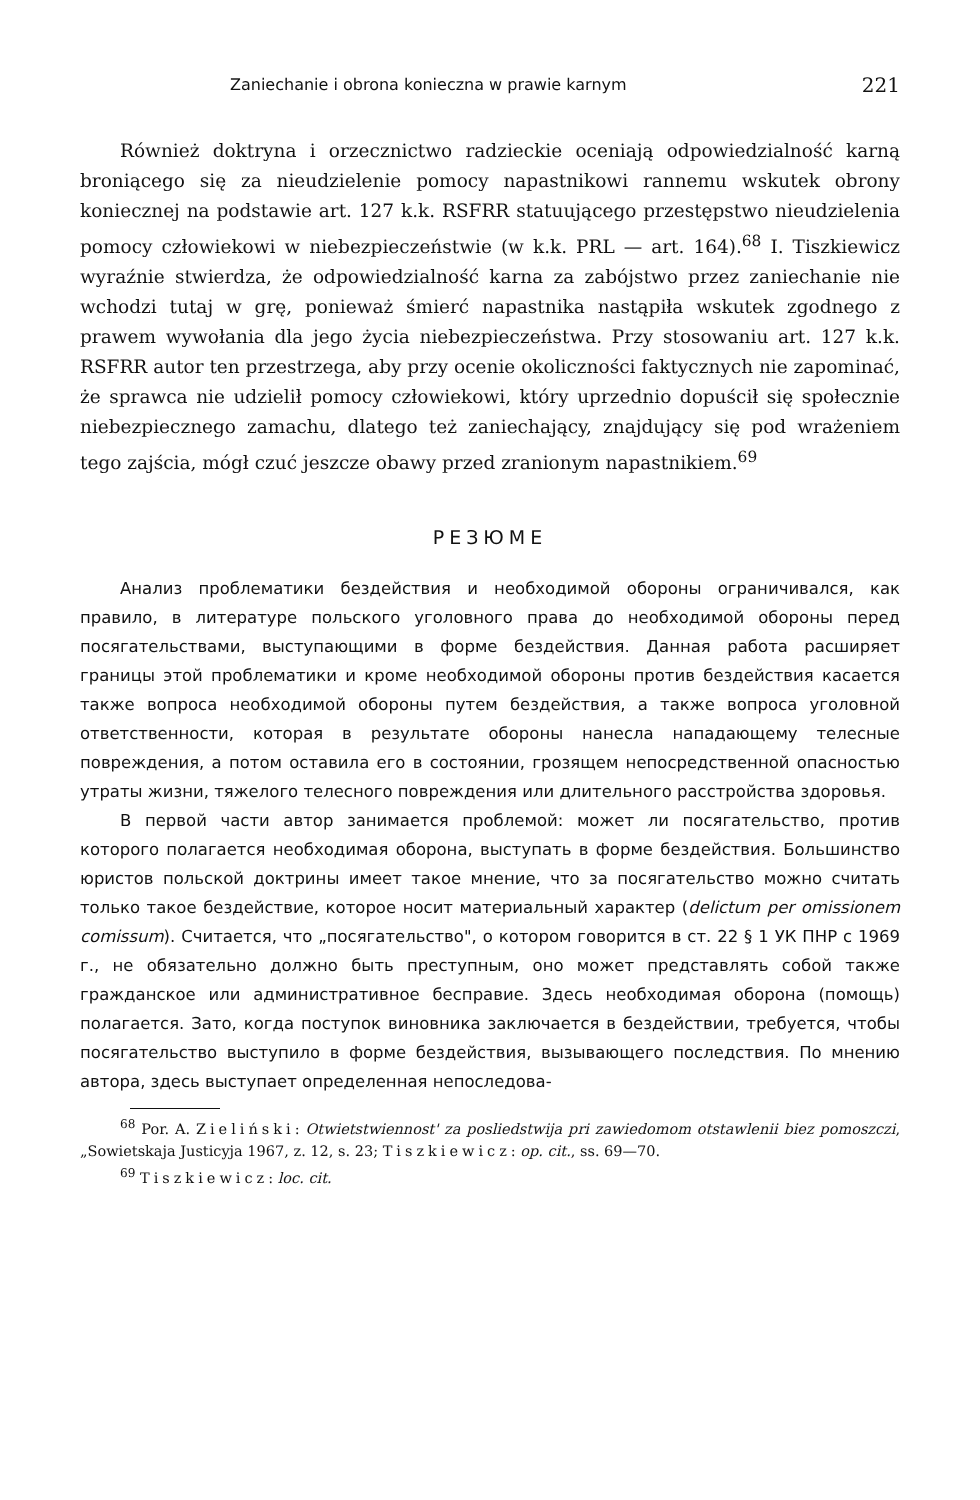Zaniechanie i obrona konieczna w prawie karnym 221
Również doktryna i orzecznictwo radzieckie oceniają odpowiedzialność karną broniącego się za nieudzielenie pomocy napastnikowi rannemu wskutek obrony koniecznej na podstawie art. 127 k.k. RSFRR statuującego przestępstwo nieudzielenia pomocy człowiekowi w niebezpieczeństwie (w k.k. PRL — art. 164).<sup>68</sup> I. Tiszkiewicz wyraźnie stwierdza, że odpowiedzialność karna za zabójstwo przez zaniechanie nie wchodzi tutaj w grę, ponieważ śmierć napastnika nastąpiła wskutek zgodnego z prawem wywołania dla jego życia niebezpieczeństwa. Przy stosowaniu art. 127 k.k. RSFRR autor ten przestrzega, aby przy ocenie okoliczności faktycznych nie zapominać, że sprawca nie udzielił pomocy człowiekowi, który uprzednio dopuścił się społecznie niebezpiecznego zamachu, dlatego też zaniechający, znajdujący się pod wrażeniem tego zajścia, mógł czuć jeszcze obawy przed zranionym napastnikiem.<sup>69</sup>
РЕЗЮМЕ
Анализ проблематики бездействия и необходимой обороны ограничивался, как правило, в литературе польского уголовного права до необходимой обороны перед посягательствами, выступающими в форме бездействия. Данная работа расширяет границы этой проблематики и кроме необходимой обороны против бездействия касается также вопроса необходимой обороны путем бездействия, а также вопроса уголовной ответственности, которая в результате обороны нанесла нападающему телесные повреждения, а потом оставила его в состоянии, грозящем непосредственной опасностью утраты жизни, тяжелого телесного повреждения или длительного расстройства здоровья.
В первой части автор занимается проблемой: может ли посягательство, против которого полагается необходимая оборона, выступать в форме бездействия. Большинство юристов польской доктрины имеет такое мнение, что за посягательство можно считать только такое бездействие, которое носит материальный характер (delictum per omissionem comissum). Считается, что „посягательство", о котором говорится в ст. 22 § 1 УК ПНР с 1969 г., не обязательно должно быть преступным, оно может представлять собой также гражданское или административное бесправие. Здесь необходимая оборона (помощь) полагается. Зато, когда поступок виновника заключается в бездействии, требуется, чтобы посягательство выступило в форме бездействия, вызывающего последствия. По мнению автора, здесь выступает определенная непоследова-
<sup>68</sup> Por. A. Zieliński: Otwietstwiennost' za posliedstwija pri zawiedomom otstawlenii biez pomoszczi, „Sowietskaja Justicyja 1967, z. 12, s. 23; Tiszkiewicz: op. cit., ss. 69—70.
<sup>69</sup> Tiszkiewicz: loc. cit.